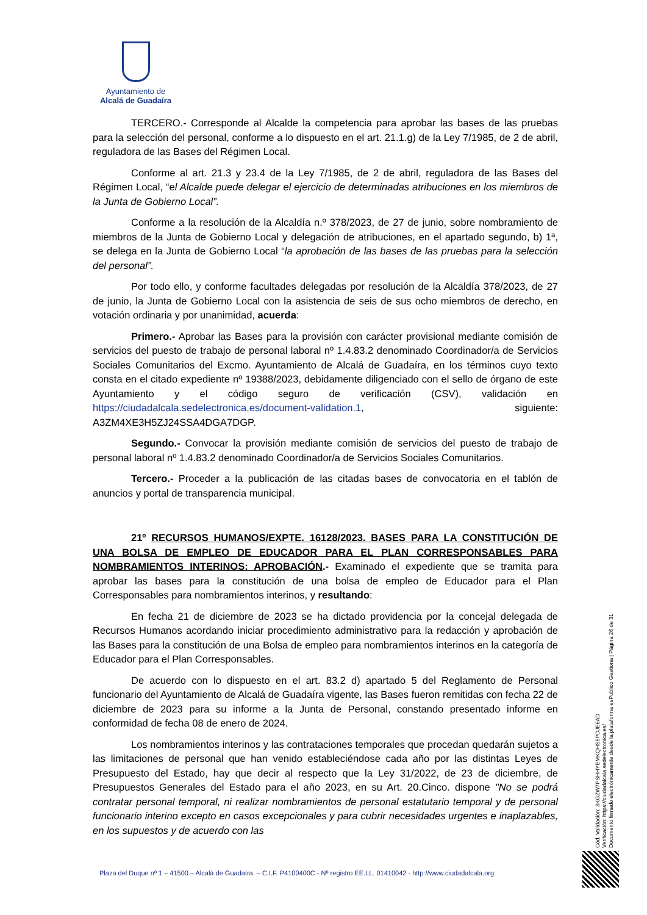Ayuntamiento de
Alcalá de Guadaíra
TERCERO.- Corresponde al Alcalde la competencia para aprobar las bases de las pruebas para la selección del personal, conforme a lo dispuesto en el art. 21.1.g) de la Ley 7/1985, de 2 de abril, reguladora de las Bases del Régimen Local.
Conforme al art. 21.3 y 23.4 de la Ley 7/1985, de 2 de abril, reguladora de las Bases del Régimen Local, “el Alcalde puede delegar el ejercicio de determinadas atribuciones en los miembros de la Junta de Gobierno Local”.
Conforme a la resolución de la Alcaldía n.º 378/2023, de 27 de junio, sobre nombramiento de miembros de la Junta de Gobierno Local y delegación de atribuciones, en el apartado segundo, b) 1ª, se delega en la Junta de Gobierno Local “la aprobación de las bases de las pruebas para la selección del personal”.
Por todo ello, y conforme facultades delegadas por resolución de la Alcaldía 378/2023, de 27 de junio, la Junta de Gobierno Local con la asistencia de seis de sus ocho miembros de derecho, en votación ordinaria y por unanimidad, acuerda:
Primero.- Aprobar las Bases para la provisión con carácter provisional mediante comisión de servicios del puesto de trabajo de personal laboral nº 1.4.83.2 denominado Coordinador/a de Servicios Sociales Comunitarios del Excmo. Ayuntamiento de Alcalá de Guadaíra, en los términos cuyo texto consta en el citado expediente nº 19388/2023, debidamente diligenciado con el sello de órgano de este Ayuntamiento y el código seguro de verificación (CSV), validación en https://ciudadalcala.sedelectronica.es/document-validation.1, siguiente: A3ZM4XE3H5ZJ24SSA4DGA7DGP.
Segundo.- Convocar la provisión mediante comisión de servicios del puesto de trabajo de personal laboral nº 1.4.83.2 denominado Coordinador/a de Servicios Sociales Comunitarios.
Tercero.- Proceder a la publicación de las citadas bases de convocatoria en el tablón de anuncios y portal de transparencia municipal.
21º RECURSOS HUMANOS/EXPTE. 16128/2023. BASES PARA LA CONSTITUCIÓN DE UNA BOLSA DE EMPLEO DE EDUCADOR PARA EL PLAN CORRESPONSABLES PARA NOMBRAMIENTOS INTERINOS: APROBACIÓN.- Examinado el expediente que se tramita para aprobar las bases para la constitución de una bolsa de empleo de Educador para el Plan Corresponsables para nombramientos interinos, y resultando:
En fecha 21 de diciembre de 2023 se ha dictado providencia por la concejal delegada de Recursos Humanos acordando iniciar procedimiento administrativo para la redacción y aprobación de las Bases para la constitución de una Bolsa de empleo para nombramientos interinos en la categoría de Educador para el Plan Corresponsables.
De acuerdo con lo dispuesto en el art. 83.2 d) apartado 5 del Reglamento de Personal funcionario del Ayuntamiento de Alcalá de Guadaíra vigente, las Bases fueron remitidas con fecha 22 de diciembre de 2023 para su informe a la Junta de Personal, constando presentado informe en conformidad de fecha 08 de enero de 2024.
Los nombramientos interinos y las contrataciones temporales que procedan quedarán sujetos a las limitaciones de personal que han venido estableciéndose cada año por las distintas Leyes de Presupuesto del Estado, hay que decir al respecto que la Ley 31/2022, de 23 de diciembre, de Presupuestos Generales del Estado para el año 2023, en su Art. 20.Cinco. dispone "No se podrá contratar personal temporal, ni realizar nombramientos de personal estatutario temporal y de personal funcionario interino excepto en casos excepcionales y para cubrir necesidades urgentes e inaplazables, en los supuestos y de acuerdo con las
Cód. Validación: 3KGZW7PSHHYEMKQHS5PDJE6AD
Verificación: https://ciudadalcala.sedelectronica.es/
Documento firmado electrónicamente desde la plataforma esPublico Gestiona | Página 26 de 31
Plaza del Duque nº 1 – 41500 – Alcalá de Guadaíra. – C.I.F. P4100400C - Nº registro EE.LL. 01410042 - http://www.ciudadalcala.org